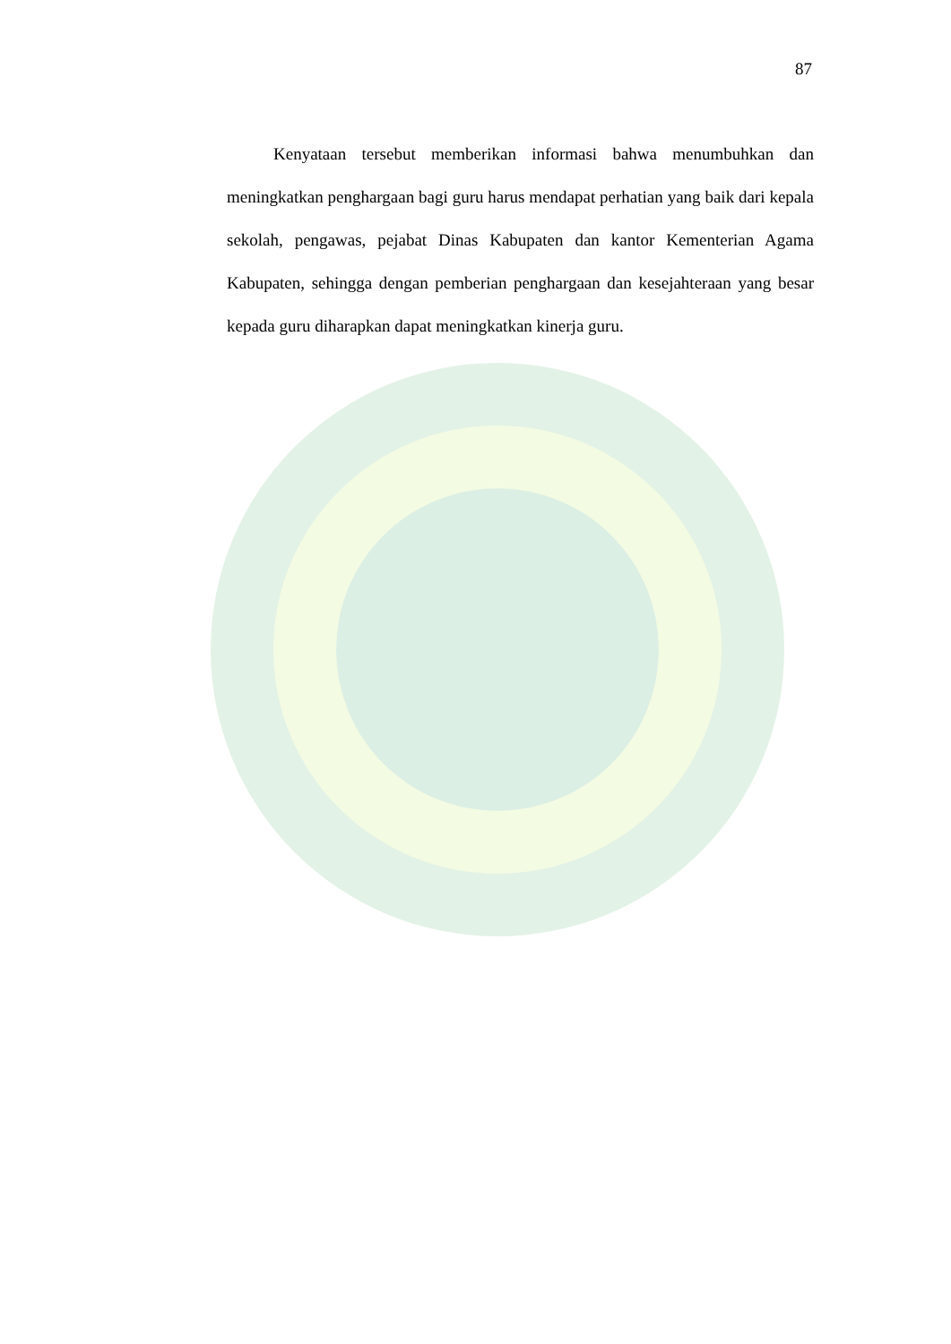87
Kenyataan tersebut memberikan informasi bahwa menumbuhkan dan meningkatkan penghargaan bagi guru harus mendapat perhatian yang baik dari kepala sekolah, pengawas, pejabat Dinas Kabupaten dan kantor Kementerian Agama Kabupaten, sehingga dengan pemberian penghargaan dan kesejahteraan yang besar kepada guru diharapkan dapat meningkatkan kinerja guru.